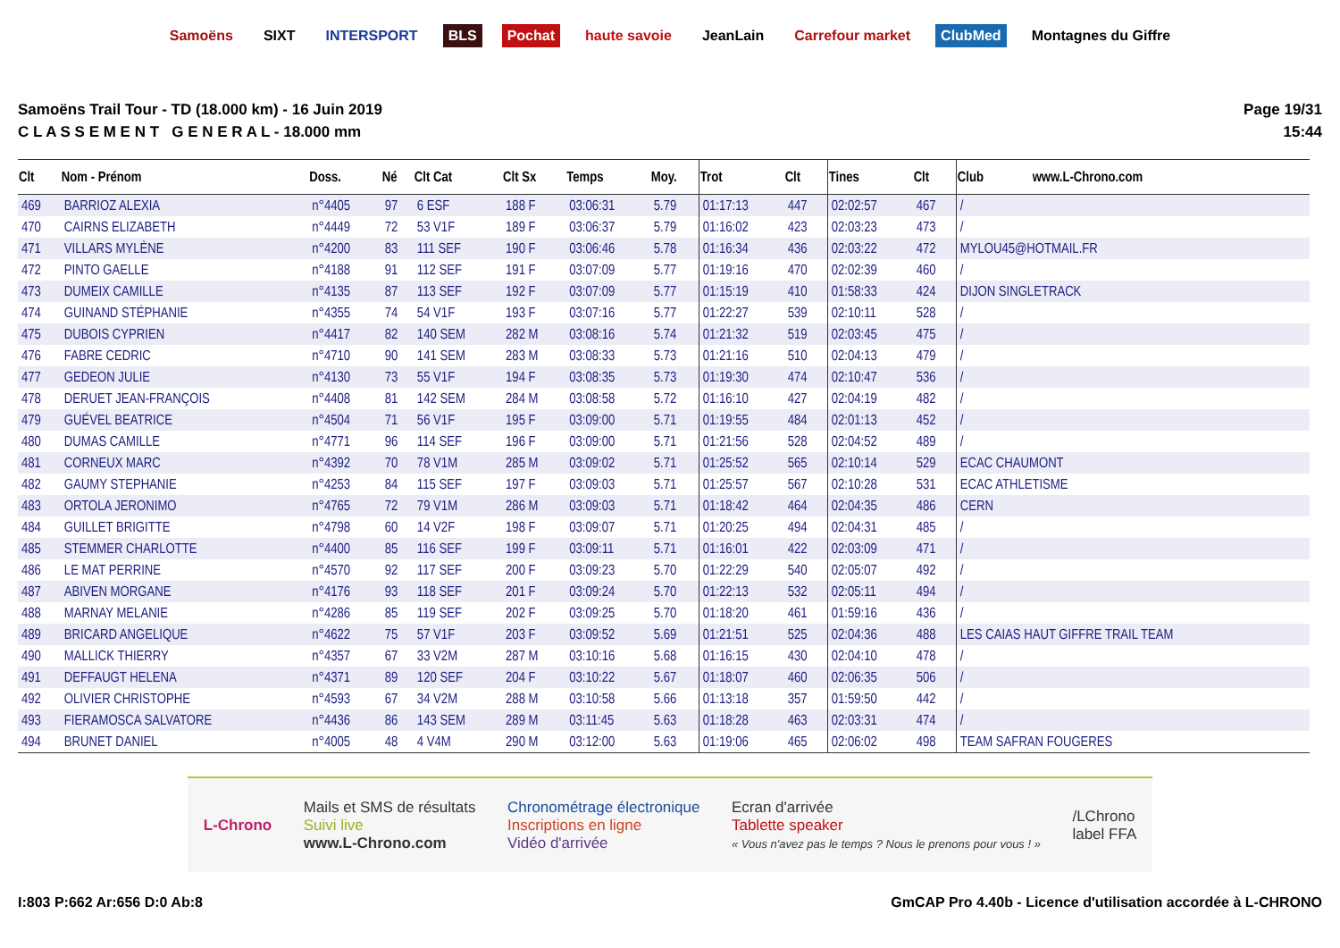Samoëns SIXT INTERSPORT BLS Pochat haute savoie JeanLain Carrefour market ClubMed Montagnes du Giffre
Samoëns Trail Tour - TD (18.000 km) - 16 Juin 2019
C L A S S E M E N T G E N E R A L - 18.000 mm
Page 19/31
15:44
| Clt | Nom - Prénom | Doss. | Né | Clt Cat | Clt Sx | Temps | Moy. | Trot | Clt | Tines | Clt | Club www.L-Chrono.com |
| --- | --- | --- | --- | --- | --- | --- | --- | --- | --- | --- | --- | --- |
| 469 | BARRIOZ ALEXIA | n°4405 | 97 | 6 ESF | 188 F | 03:06:31 | 5.79 | 01:17:13 | 447 | 02:02:57 | 467 | / |
| 470 | CAIRNS ELIZABETH | n°4449 | 72 | 53 V1F | 189 F | 03:06:37 | 5.79 | 01:16:02 | 423 | 02:03:23 | 473 | / |
| 471 | VILLARS MYLÈNE | n°4200 | 83 | 111 SEF | 190 F | 03:06:46 | 5.78 | 01:16:34 | 436 | 02:03:22 | 472 | MYLOU45@HOTMAIL.FR |
| 472 | PINTO GAELLE | n°4188 | 91 | 112 SEF | 191 F | 03:07:09 | 5.77 | 01:19:16 | 470 | 02:02:39 | 460 | / |
| 473 | DUMEIX CAMILLE | n°4135 | 87 | 113 SEF | 192 F | 03:07:09 | 5.77 | 01:15:19 | 410 | 01:58:33 | 424 | DIJON SINGLETRACK |
| 474 | GUINAND STÉPHANIE | n°4355 | 74 | 54 V1F | 193 F | 03:07:16 | 5.77 | 01:22:27 | 539 | 02:10:11 | 528 | / |
| 475 | DUBOIS CYPRIEN | n°4417 | 82 | 140 SEM | 282 M | 03:08:16 | 5.74 | 01:21:32 | 519 | 02:03:45 | 475 | / |
| 476 | FABRE CEDRIC | n°4710 | 90 | 141 SEM | 283 M | 03:08:33 | 5.73 | 01:21:16 | 510 | 02:04:13 | 479 | / |
| 477 | GEDEON JULIE | n°4130 | 73 | 55 V1F | 194 F | 03:08:35 | 5.73 | 01:19:30 | 474 | 02:10:47 | 536 | / |
| 478 | DERUET JEAN-FRANÇOIS | n°4408 | 81 | 142 SEM | 284 M | 03:08:58 | 5.72 | 01:16:10 | 427 | 02:04:19 | 482 | / |
| 479 | GUÉVEL BEATRICE | n°4504 | 71 | 56 V1F | 195 F | 03:09:00 | 5.71 | 01:19:55 | 484 | 02:01:13 | 452 | / |
| 480 | DUMAS CAMILLE | n°4771 | 96 | 114 SEF | 196 F | 03:09:00 | 5.71 | 01:21:56 | 528 | 02:04:52 | 489 | / |
| 481 | CORNEUX MARC | n°4392 | 70 | 78 V1M | 285 M | 03:09:02 | 5.71 | 01:25:52 | 565 | 02:10:14 | 529 | ECAC CHAUMONT |
| 482 | GAUMY STEPHANIE | n°4253 | 84 | 115 SEF | 197 F | 03:09:03 | 5.71 | 01:25:57 | 567 | 02:10:28 | 531 | ECAC ATHLETISME |
| 483 | ORTOLA JERONIMO | n°4765 | 72 | 79 V1M | 286 M | 03:09:03 | 5.71 | 01:18:42 | 464 | 02:04:35 | 486 | CERN |
| 484 | GUILLET BRIGITTE | n°4798 | 60 | 14 V2F | 198 F | 03:09:07 | 5.71 | 01:20:25 | 494 | 02:04:31 | 485 | / |
| 485 | STEMMER CHARLOTTE | n°4400 | 85 | 116 SEF | 199 F | 03:09:11 | 5.71 | 01:16:01 | 422 | 02:03:09 | 471 | / |
| 486 | LE MAT PERRINE | n°4570 | 92 | 117 SEF | 200 F | 03:09:23 | 5.70 | 01:22:29 | 540 | 02:05:07 | 492 | / |
| 487 | ABIVEN MORGANE | n°4176 | 93 | 118 SEF | 201 F | 03:09:24 | 5.70 | 01:22:13 | 532 | 02:05:11 | 494 | / |
| 488 | MARNAY MELANIE | n°4286 | 85 | 119 SEF | 202 F | 03:09:25 | 5.70 | 01:18:20 | 461 | 01:59:16 | 436 | / |
| 489 | BRICARD ANGELIQUE | n°4622 | 75 | 57 V1F | 203 F | 03:09:52 | 5.69 | 01:21:51 | 525 | 02:04:36 | 488 | LES CAIAS HAUT GIFFRE TRAIL TEAM |
| 490 | MALLICK THIERRY | n°4357 | 67 | 33 V2M | 287 M | 03:10:16 | 5.68 | 01:16:15 | 430 | 02:04:10 | 478 | / |
| 491 | DEFFAUGT HELENA | n°4371 | 89 | 120 SEF | 204 F | 03:10:22 | 5.67 | 01:18:07 | 460 | 02:06:35 | 506 | / |
| 492 | OLIVIER CHRISTOPHE | n°4593 | 67 | 34 V2M | 288 M | 03:10:58 | 5.66 | 01:13:18 | 357 | 01:59:50 | 442 | / |
| 493 | FIERAMOSCA SALVATORE | n°4436 | 86 | 143 SEM | 289 M | 03:11:45 | 5.63 | 01:18:28 | 463 | 02:03:31 | 474 | / |
| 494 | BRUNET DANIEL | n°4005 | 48 | 4 V4M | 290 M | 03:12:00 | 5.63 | 01:19:06 | 465 | 02:06:02 | 498 | TEAM SAFRAN FOUGERES |
L-Chrono
Mails et SMS de résultats
Suivi live
www.L-Chrono.com
Chronométrage électronique
Inscriptions en ligne
Vidéo d'arrivée
Ecran d'arrivée
Tablette speaker
« Vous n'avez pas le temps ? Nous le prenons pour vous ! »
/LChrono
label FFA
I:803 P:662 Ar:656 D:0 Ab:8 GmCAP Pro 4.40b - Licence d'utilisation accordée à L-CHRONO